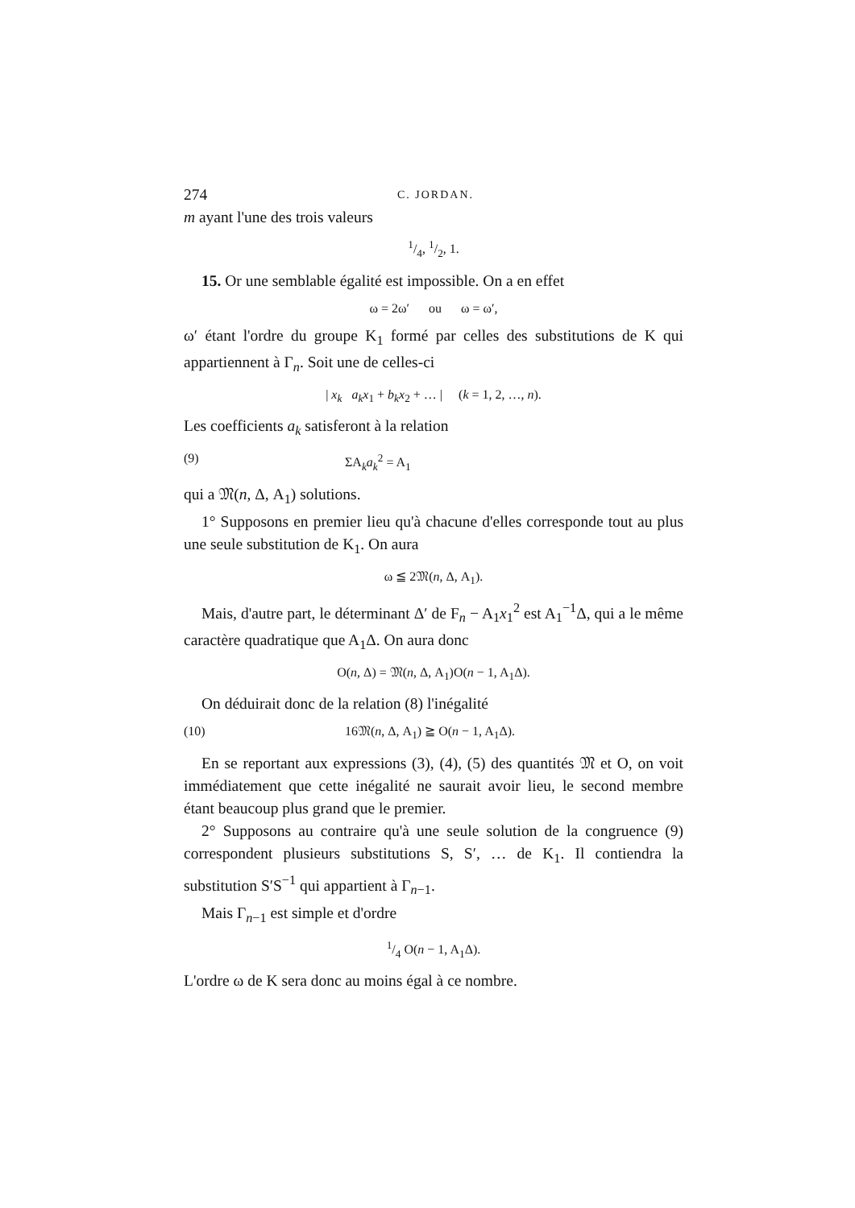274 C. JORDAN.
m ayant l'une des trois valeurs
1/4, 1/2, 1.
15. Or une semblable égalité est impossible. On a en effet
ω = 2ω′ ou ω = ω′,
ω′ étant l'ordre du groupe K<sub>1</sub> formé par celles des substitutions de K qui appartiennent à Γ<sub>n</sub>. Soit une de celles-ci
| x<sub>k</sub> a<sub>k</sub>x<sub>1</sub> + b<sub>k</sub>x<sub>2</sub> + … | (k = 1, 2, …, n).
Les coefficients a<sub>k</sub> satisferont à la relation
(9) ΣA<sub>k</sub>a<sub>k</sub><sup>2</sup> = A<sub>1</sub>
qui a 𝔐(n, Δ, A<sub>1</sub>) solutions.
1° Supposons en premier lieu qu'à chacune d'elles corresponde tout au plus une seule substitution de K<sub>1</sub>. On aura
ω ≦ 2𝔐(n, Δ, A<sub>1</sub>).
Mais, d'autre part, le déterminant Δ′ de F<sub>n</sub> − A<sub>1</sub>x<sub>1</sub><sup>2</sup> est A<sub>1</sub><sup>−1</sup>Δ, qui a le même caractère quadratique que A<sub>1</sub>Δ. On aura donc
O(n, Δ) = 𝔐(n, Δ, A<sub>1</sub>)O(n − 1, A<sub>1</sub>Δ).
On déduirait donc de la relation (8) l'inégalité
(10) 16𝔐(n, Δ, A<sub>1</sub>) ≧ O(n − 1, A<sub>1</sub>Δ).
En se reportant aux expressions (3), (4), (5) des quantités 𝔐 et O, on voit immédiatement que cette inégalité ne saurait avoir lieu, le second membre étant beaucoup plus grand que le premier.
2° Supposons au contraire qu'à une seule solution de la congruence (9) correspondent plusieurs substitutions S, S′, … de K<sub>1</sub>. Il contiendra la substitution S′S<sup>−1</sup> qui appartient à Γ<sub>n−1</sub>.
Mais Γ<sub>n−1</sub> est simple et d'ordre
1/4 O(n − 1, A<sub>1</sub>Δ).
L'ordre ω de K sera donc au moins égal à ce nombre.